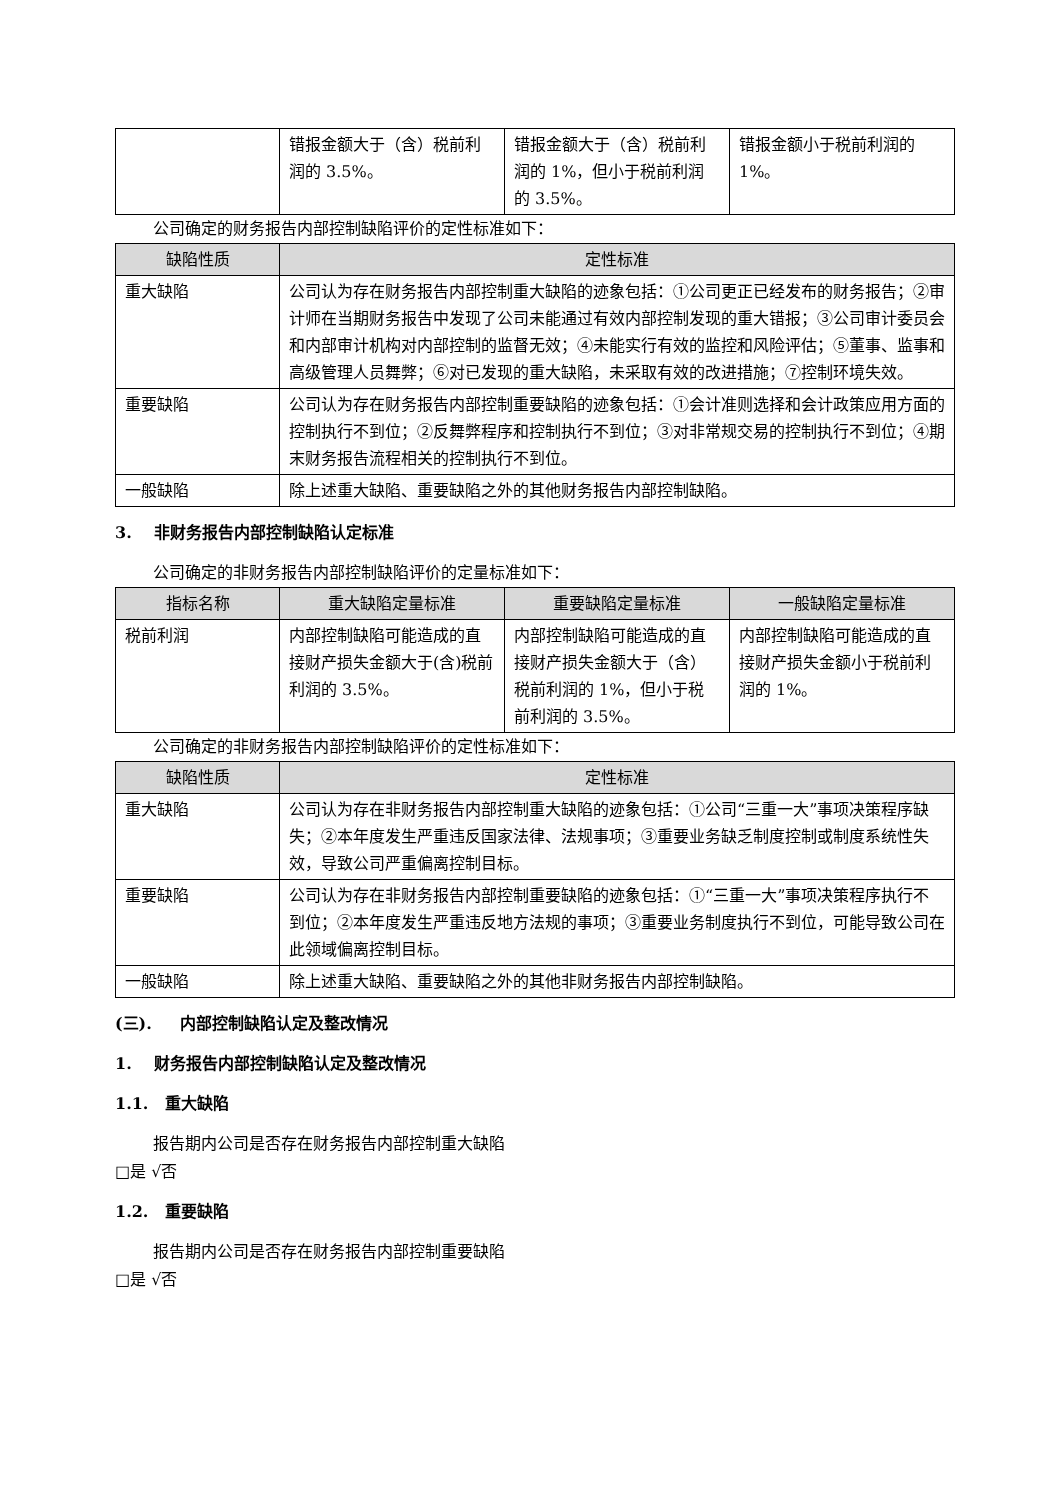| | 错报金额大于（含）税前利润的 3.5%。 | 错报金额大于（含）税前利润的 1%，但小于税前利润的 3.5%。 | 错报金额小于税前利润的 1%。 |
公司确定的财务报告内部控制缺陷评价的定性标准如下：
| 缺陷性质 | 定性标准 |
| --- | --- |
| 重大缺陷 | 公司认为存在财务报告内部控制重大缺陷的迹象包括：①公司更正已经发布的财务报告；②审计师在当期财务报告中发现了公司未能通过有效内部控制发现的重大错报；③公司审计委员会和内部审计机构对内部控制的监督无效；④未能实行有效的监控和风险评估；⑤董事、监事和高级管理人员舞弊；⑥对已发现的重大缺陷，未采取有效的改进措施；⑦控制环境失效。 |
| 重要缺陷 | 公司认为存在财务报告内部控制重要缺陷的迹象包括：①会计准则选择和会计政策应用方面的控制执行不到位；②反舞弊程序和控制执行不到位；③对非常规交易的控制执行不到位；④期末财务报告流程相关的控制执行不到位。 |
| 一般缺陷 | 除上述重大缺陷、重要缺陷之外的其他财务报告内部控制缺陷。 |
3. 非财务报告内部控制缺陷认定标准
公司确定的非财务报告内部控制缺陷评价的定量标准如下：
| 指标名称 | 重大缺陷定量标准 | 重要缺陷定量标准 | 一般缺陷定量标准 |
| --- | --- | --- | --- |
| 税前利润 | 内部控制缺陷可能造成的直接财产损失金额大于(含)税前利润的 3.5%。 | 内部控制缺陷可能造成的直接财产损失金额大于（含）税前利润的 1%，但小于税前利润的 3.5%。 | 内部控制缺陷可能造成的直接财产损失金额小于税前利润的 1%。 |
公司确定的非财务报告内部控制缺陷评价的定性标准如下：
| 缺陷性质 | 定性标准 |
| --- | --- |
| 重大缺陷 | 公司认为存在非财务报告内部控制重大缺陷的迹象包括：①公司“三重一大”事项决策程序缺失；②本年度发生严重违反国家法律、法规事项；③重要业务缺乏制度控制或制度系统性失效，导致公司严重偏离控制目标。 |
| 重要缺陷 | 公司认为存在非财务报告内部控制重要缺陷的迹象包括：①“三重一大”事项决策程序执行不到位；②本年度发生严重违反地方法规的事项；③重要业务制度执行不到位，可能导致公司在此领域偏离控制目标。 |
| 一般缺陷 | 除上述重大缺陷、重要缺陷之外的其他非财务报告内部控制缺陷。 |
(三). 内部控制缺陷认定及整改情况
1. 财务报告内部控制缺陷认定及整改情况
1.1. 重大缺陷
报告期内公司是否存在财务报告内部控制重大缺陷
□是 √否
1.2. 重要缺陷
报告期内公司是否存在财务报告内部控制重要缺陷
□是 √否